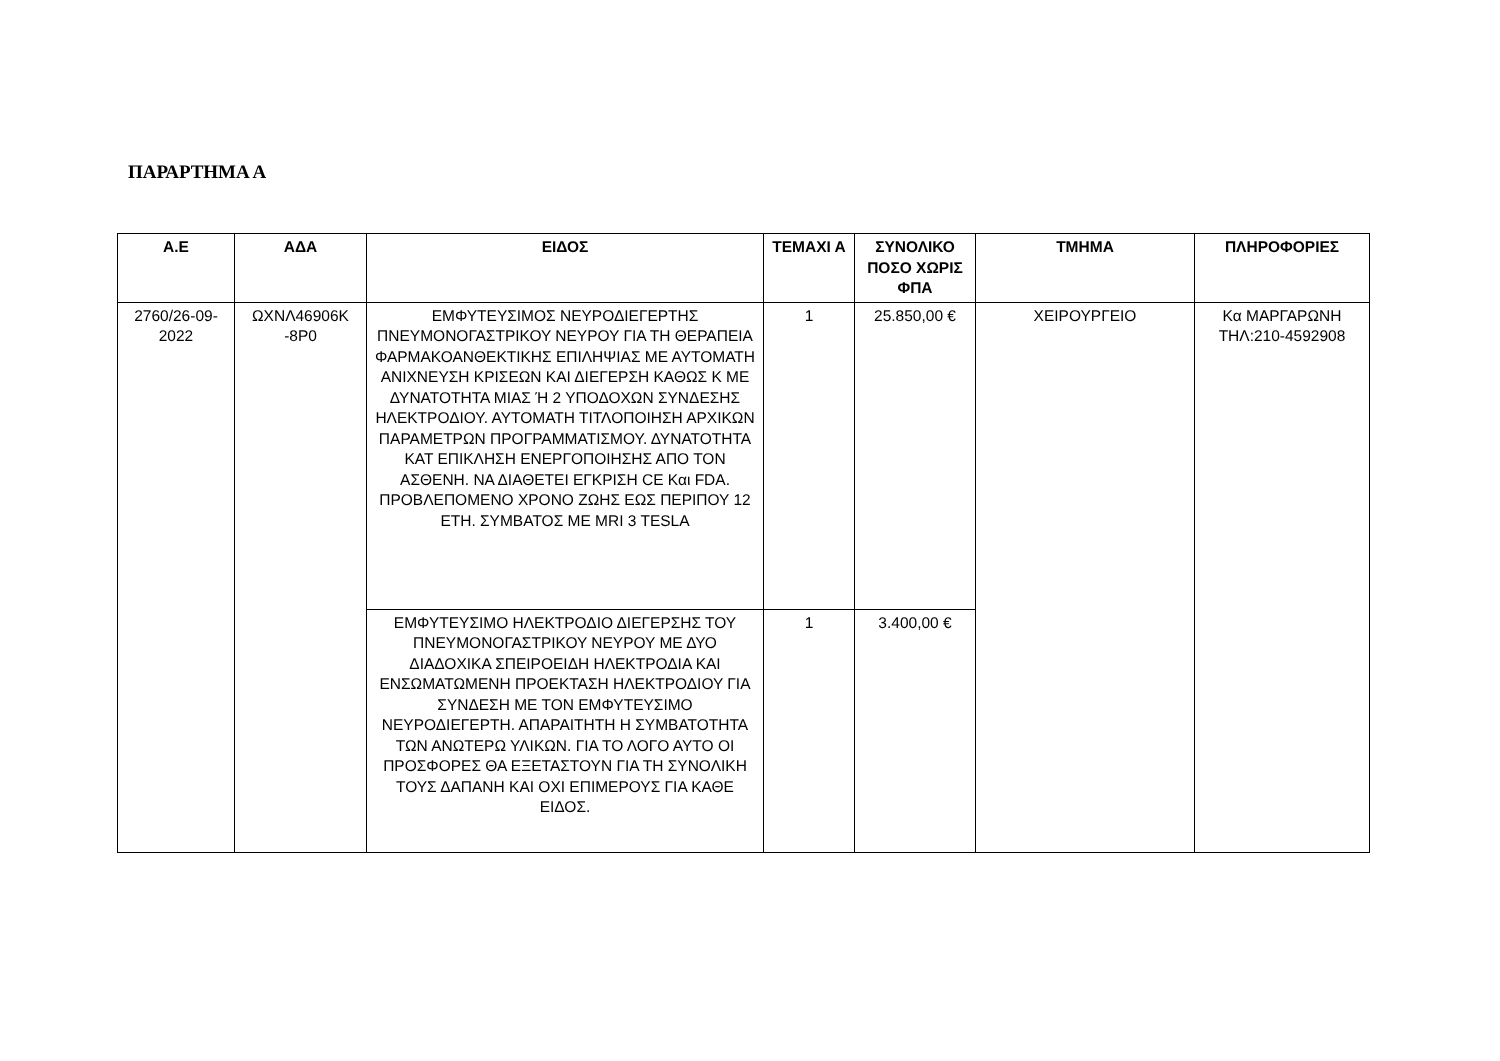ΠΑΡΑΡΤΗΜΑ Α
| Α.Ε | ΑΔΑ | ΕΙΔΟΣ | ΤΕΜΑΧΙ Α | ΣΥΝΟΛΙΚΟ ΠΟΣΟ ΧΩΡΙΣ ΦΠΑ | ΤΜΗΜΑ | ΠΛΗΡΟΦΟΡΙΕΣ |
| --- | --- | --- | --- | --- | --- | --- |
| 2760/26-09-2022 | ΩΧΝΛ46906Κ -8Ρ0 | ΕΜΦΥΤΕΥΣΙΜΟΣ ΝΕΥΡΟΔΙΕΓΕΡΤΗΣ ΠΝΕΥΜΟΝΟΓΑΣΤΡΙΚΟΥ ΝΕΥΡΟΥ ΓΙΑ ΤΗ ΘΕΡΑΠΕΙΑ ΦΑΡΜΑΚΟΑΝΘΕΚΤΙΚΗΣ ΕΠΙΛΗΨΙΑΣ ΜΕ ΑΥΤΟΜΑΤΗ ΑΝΙΧΝΕΥΣΗ ΚΡΙΣΕΩΝ ΚΑΙ ΔΙΕΓΕΡΣΗ ΚΑΘΩΣ Κ ΜΕ ΔΥΝΑΤΟΤΗΤΑ ΜΙΑΣ Ή 2 ΥΠΟΔΟΧΩΝ ΣΥΝΔΕΣΗΣ ΗΛΕΚΤΡΟΔΙΟΥ. ΑΥΤΟΜΑΤΗ ΤΙΤΛΟΠΟΙΗΣΗ ΑΡΧΙΚΩΝ ΠΑΡΑΜΕΤΡΩΝ ΠΡΟΓΡΑΜΜΑΤΙΣΜΟΥ. ΔΥΝΑΤΟΤΗΤΑ ΚΑΤ ΕΠΙΚΛΗΣΗ ΕΝΕΡΓΟΠΟΙΗΣΗΣ ΑΠΟ ΤΟΝ ΑΣΘΕΝΗ. ΝΑ ΔΙΑΘΕΤΕΙ ΕΓΚΡΙΣΗ CE Και FDA. ΠΡΟΒΛΕΠΟΜΕΝΟ ΧΡΟΝΟ ΖΩΗΣ ΕΩΣ ΠΕΡΙΠΟΥ 12 ΕΤΗ. ΣΥΜΒΑΤΟΣ ΜΕ MRI 3 TESLA | 1 | 25.850,00 € | ΧΕΙΡΟΥΡΓΕΙΟ | Κα ΜΑΡΓΑΡΩΝΗ ΤΗΛ:210-4592908 |
| | | ΕΜΦΥΤΕΥΣΙΜΟ ΗΛΕΚΤΡΟΔΙΟ ΔΙΕΓΕΡΣΗΣ ΤΟΥ ΠΝΕΥΜΟΝΟΓΑΣΤΡΙΚΟΥ ΝΕΥΡΟΥ ΜΕ ΔΥΟ ΔΙΑΔΟΧΙΚΑ ΣΠΕΙΡΟΕΙΔΗ ΗΛΕΚΤΡΟΔΙΑ ΚΑΙ ΕΝΣΩΜΑΤΩΜΕΝΗ ΠΡΟΕΚΤΑΣΗ ΗΛΕΚΤΡΟΔΙΟΥ ΓΙΑ ΣΥΝΔΕΣΗ ΜΕ ΤΟΝ ΕΜΦΥΤΕΥΣΙΜΟ ΝΕΥΡΟΔΙΕΓΕΡΤΗ. ΑΠΑΡΑΙΤΗΤΗ Η ΣΥΜΒΑΤΟΤΗΤΑ ΤΩΝ ΑΝΩΤΕΡΩ ΥΛΙΚΩΝ. ΓΙΑ ΤΟ ΛΟΓΟ ΑΥΤΟ ΟΙ ΠΡΟΣΦΟΡΕΣ ΘΑ ΕΞΕΤΑΣΤΟΥΝ ΓΙΑ ΤΗ ΣΥΝΟΛΙΚΗ ΤΟΥΣ ΔΑΠΑΝΗ ΚΑΙ ΟΧΙ ΕΠΙΜΕΡΟΥΣ ΓΙΑ ΚΑΘΕ ΕΙΔΟΣ. | 1 | 3.400,00 € | | |